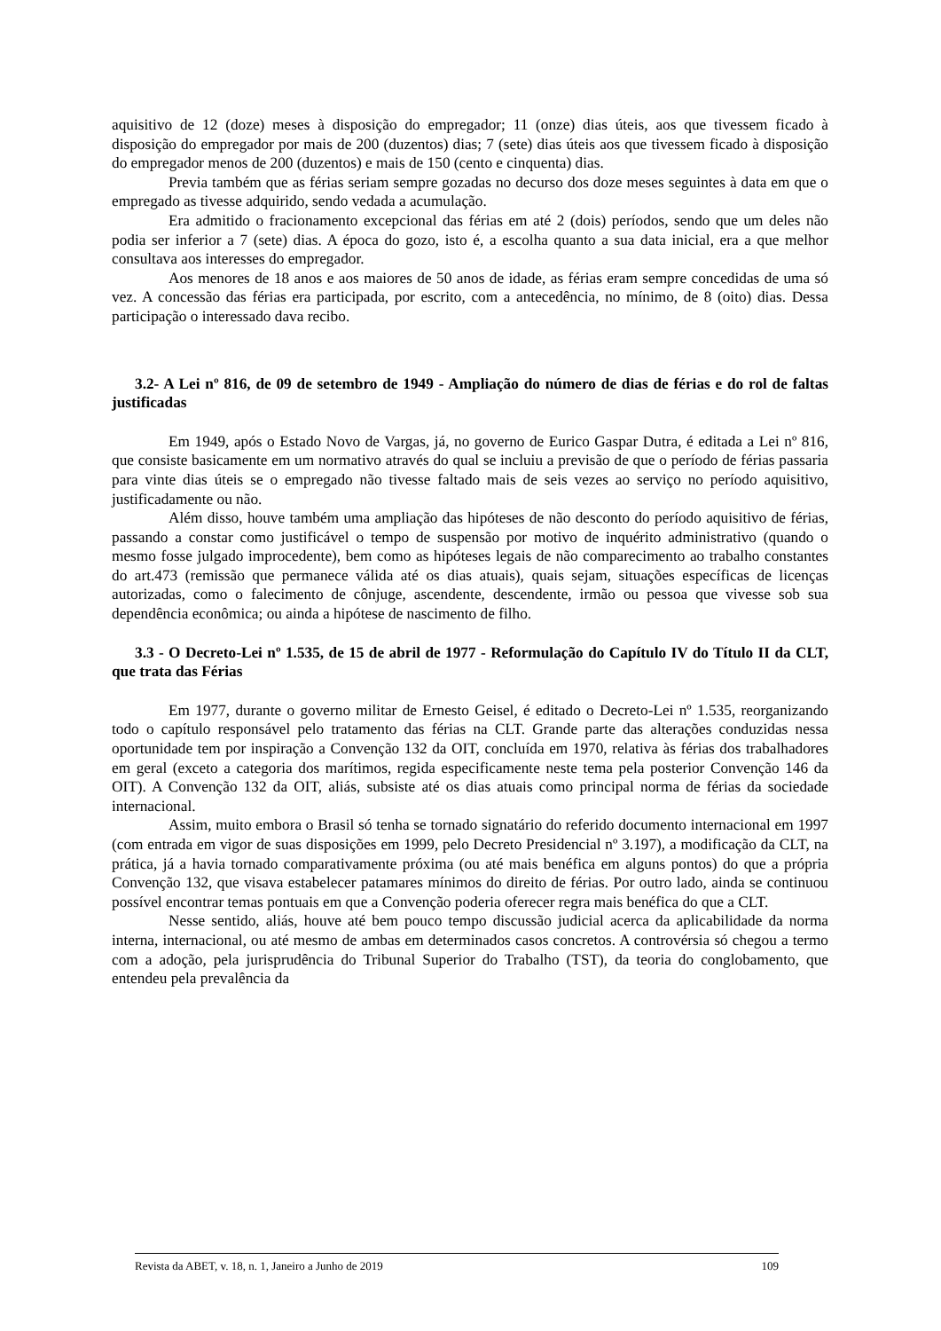aquisitivo de 12 (doze) meses à disposição do empregador; 11 (onze) dias úteis, aos que tivessem ficado à disposição do empregador por mais de 200 (duzentos) dias; 7 (sete) dias úteis aos que tivessem ficado à disposição do empregador menos de 200 (duzentos) e mais de 150 (cento e cinquenta) dias.
Previa também que as férias seriam sempre gozadas no decurso dos doze meses seguintes à data em que o empregado as tivesse adquirido, sendo vedada a acumulação.
Era admitido o fracionamento excepcional das férias em até 2 (dois) períodos, sendo que um deles não podia ser inferior a 7 (sete) dias. A época do gozo, isto é, a escolha quanto a sua data inicial, era a que melhor consultava aos interesses do empregador.
Aos menores de 18 anos e aos maiores de 50 anos de idade, as férias eram sempre concedidas de uma só vez. A concessão das férias era participada, por escrito, com a antecedência, no mínimo, de 8 (oito) dias. Dessa participação o interessado dava recibo.
3.2- A Lei nº 816, de 09 de setembro de 1949 - Ampliação do número de dias de férias e do rol de faltas justificadas
Em 1949, após o Estado Novo de Vargas, já, no governo de Eurico Gaspar Dutra, é editada a Lei nº 816, que consiste basicamente em um normativo através do qual se incluiu a previsão de que o período de férias passaria para vinte dias úteis se o empregado não tivesse faltado mais de seis vezes ao serviço no período aquisitivo, justificadamente ou não.
Além disso, houve também uma ampliação das hipóteses de não desconto do período aquisitivo de férias, passando a constar como justificável o tempo de suspensão por motivo de inquérito administrativo (quando o mesmo fosse julgado improcedente), bem como as hipóteses legais de não comparecimento ao trabalho constantes do art.473 (remissão que permanece válida até os dias atuais), quais sejam, situações específicas de licenças autorizadas, como o falecimento de cônjuge, ascendente, descendente, irmão ou pessoa que vivesse sob sua dependência econômica; ou ainda a hipótese de nascimento de filho.
3.3 - O Decreto-Lei nº 1.535, de 15 de abril de 1977 - Reformulação do Capítulo IV do Título II da CLT, que trata das Férias
Em 1977, durante o governo militar de Ernesto Geisel, é editado o Decreto-Lei nº 1.535, reorganizando todo o capítulo responsável pelo tratamento das férias na CLT. Grande parte das alterações conduzidas nessa oportunidade tem por inspiração a Convenção 132 da OIT, concluída em 1970, relativa às férias dos trabalhadores em geral (exceto a categoria dos marítimos, regida especificamente neste tema pela posterior Convenção 146 da OIT). A Convenção 132 da OIT, aliás, subsiste até os dias atuais como principal norma de férias da sociedade internacional.
Assim, muito embora o Brasil só tenha se tornado signatário do referido documento internacional em 1997 (com entrada em vigor de suas disposições em 1999, pelo Decreto Presidencial nº 3.197), a modificação da CLT, na prática, já a havia tornado comparativamente próxima (ou até mais benéfica em alguns pontos) do que a própria Convenção 132, que visava estabelecer patamares mínimos do direito de férias. Por outro lado, ainda se continuou possível encontrar temas pontuais em que a Convenção poderia oferecer regra mais benéfica do que a CLT.
Nesse sentido, aliás, houve até bem pouco tempo discussão judicial acerca da aplicabilidade da norma interna, internacional, ou até mesmo de ambas em determinados casos concretos. A controvérsia só chegou a termo com a adoção, pela jurisprudência do Tribunal Superior do Trabalho (TST), da teoria do conglobamento, que entendeu pela prevalência da
Revista da ABET, v. 18, n. 1, Janeiro a Junho de 2019 109